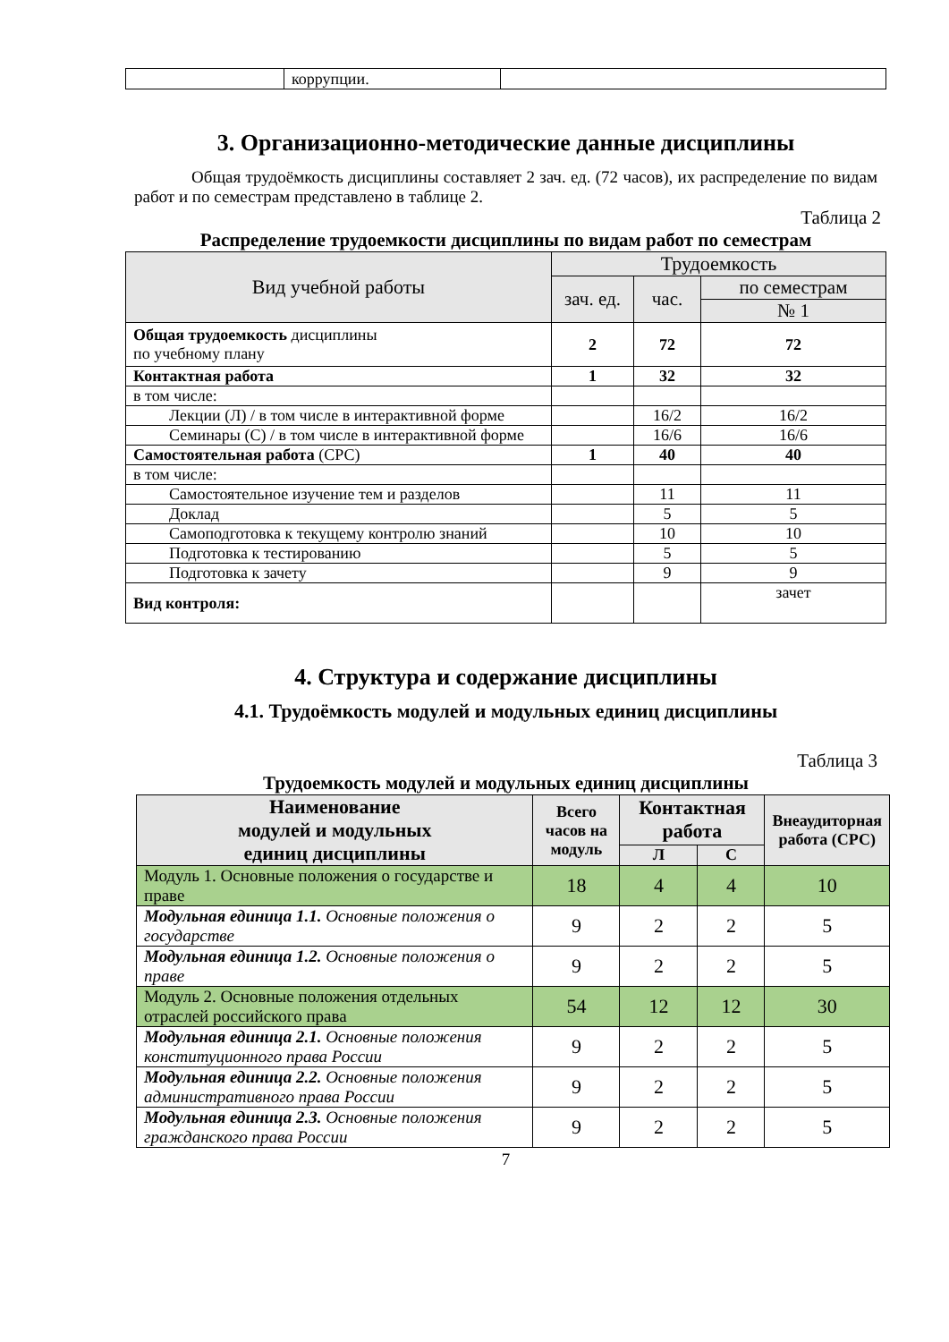| | коррупции. | |
3. Организационно-методические данные дисциплины
Общая трудоёмкость дисциплины составляет 2 зач. ед. (72 часов), их распределение по видам работ и по семестрам представлено в таблице 2.
Таблица 2
Распределение трудоемкости дисциплины по видам работ по семестрам
| Вид учебной работы | Трудоемкость | | |
| --- | --- | --- | --- |
| | зач. ед. | час. | по семестрам |
| | | | № 1 |
| Общая трудоемкость дисциплины по учебному плану | 2 | 72 | 72 |
| Контактная работа | 1 | 32 | 32 |
| в том числе: | | | |
| Лекции (Л) / в том числе в интерактивной форме | | 16/2 | 16/2 |
| Семинары (С) / в том числе в интерактивной форме | | 16/6 | 16/6 |
| Самостоятельная работа (СРС) | 1 | 40 | 40 |
| в том числе: | | | |
| Самостоятельное изучение тем и разделов | | 11 | 11 |
| Доклад | | 5 | 5 |
| Самоподготовка к текущему контролю знаний | | 10 | 10 |
| Подготовка к тестированию | | 5 | 5 |
| Подготовка к зачету | | 9 | 9 |
| Вид контроля: | | | зачет |
4. Структура и содержание дисциплины
4.1. Трудоёмкость модулей и модульных единиц дисциплины
Таблица 3
Трудоемкость модулей и модульных единиц дисциплины
| Наименование модулей и модульных единиц дисциплины | Всего часов на модуль | Контактная работа | | Внеаудиторная работа (СРС) |
| --- | --- | --- | --- | --- |
| | | Л | С | |
| Модуль 1. Основные положения о государстве и праве | 18 | 4 | 4 | 10 |
| Модульная единица 1.1. Основные положения о государстве | 9 | 2 | 2 | 5 |
| Модульная единица 1.2. Основные положения о праве | 9 | 2 | 2 | 5 |
| Модуль 2. Основные положения отдельных отраслей российского права | 54 | 12 | 12 | 30 |
| Модульная единица 2.1. Основные положения конституционного права России | 9 | 2 | 2 | 5 |
| Модульная единица 2.2. Основные положения административного права России | 9 | 2 | 2 | 5 |
| Модульная единица 2.3. Основные положения гражданского права России | 9 | 2 | 2 | 5 |
7